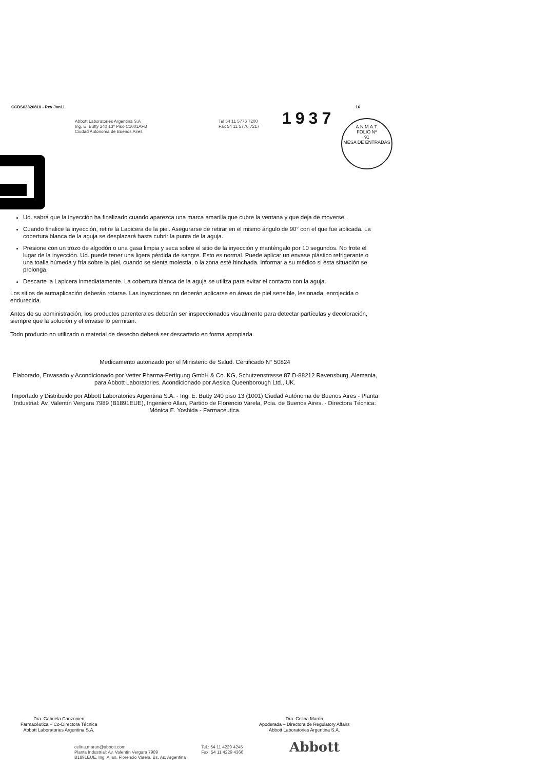CCDS03320810 - Rev Jan11 16
Abbott Laboratories Argentina S.A
Ing. E. Butty 240 13º Piso C1001AFB
Ciudad Autónoma de Buenos Aires
Tel 54 11 5776 7200
Fax 54 11 5776 7217
1937
A.N.M.A.T.
FOLIO Nº
91
MESA DE ENTRADAS
Ud. sabrá que la inyección ha finalizado cuando aparezca una marca amarilla que cubre la ventana y que deja de moverse.
Cuando finalice la inyección, retire la Lapicera de la piel. Asegurarse de retirar en el mismo ángulo de 90° con el que fue aplicada. La cobertura blanca de la aguja se desplazará hasta cubrir la punta de la aguja.
Presione con un trozo de algodón o una gasa limpia y seca sobre el sitio de la inyección y manténgalo por 10 segundos. No frote el lugar de la inyección. Ud. puede tener una ligera pérdida de sangre. Esto es normal. Puede aplicar un envase plástico refrigerante o una toalla húmeda y fría sobre la piel, cuando se sienta molestia, o la zona esté hinchada. Informar a su médico si esta situación se prolonga.
Descarte la Lapicera inmediatamente. La cobertura blanca de la aguja se utiliza para evitar el contacto con la aguja.
Los sitios de autoaplicación deberán rotarse. Las inyecciones no deberán aplicarse en áreas de piel sensible, lesionada, enrojecida o endurecida.
Antes de su administración, los productos parenterales deberán ser inspeccionados visualmente para detectar partículas y decoloración, siempre que la solución y el envase lo permitan.
Todo producto no utilizado o material de desecho deberá ser descartado en forma apropiada.
Medicamento autorizado por el Ministerio de Salud. Certificado N° 50824
Elaborado, Envasado y Acondicionado por Vetter Pharma-Fertigung GmbH & Co. KG, Schutzenstrasse 87 D-88212 Ravensburg, Alemania, para Abbott Laboratories. Acondicionado por Aesica Queenborough Ltd., UK.
Importado y Distribuido por Abbott Laboratories Argentina S.A. - Ing. E. Butty 240 piso 13 (1001) Ciudad Autónoma de Buenos Aires - Planta Industrial: Av. Valentín Vergara 7989 (B1891EUE), Ingeniero Allan, Partido de Florencio Varela, Pcia. de Buenos Aires. - Directora Técnica: Mónica E. Yoshida - Farmacéutica.
Dra. Gabriela Canzonieri
Farmacéutica – Co-Directora Técnica
Abbott Laboratories Argentina S.A.
Dra. Celina Marún
Apoderada – Directora de Regulatory Affairs
Abbott Laboratories Argentina S.A.
celina.marun@abbott.com
Planta Industrial: Av. Valentín Vergara 7989
B1891EUE, Ing. Allan, Florencio Varela, Bs. As. Argentina
Tel.: 54 11 4229 4245
Fax: 54 11 4229 4366
Abbott